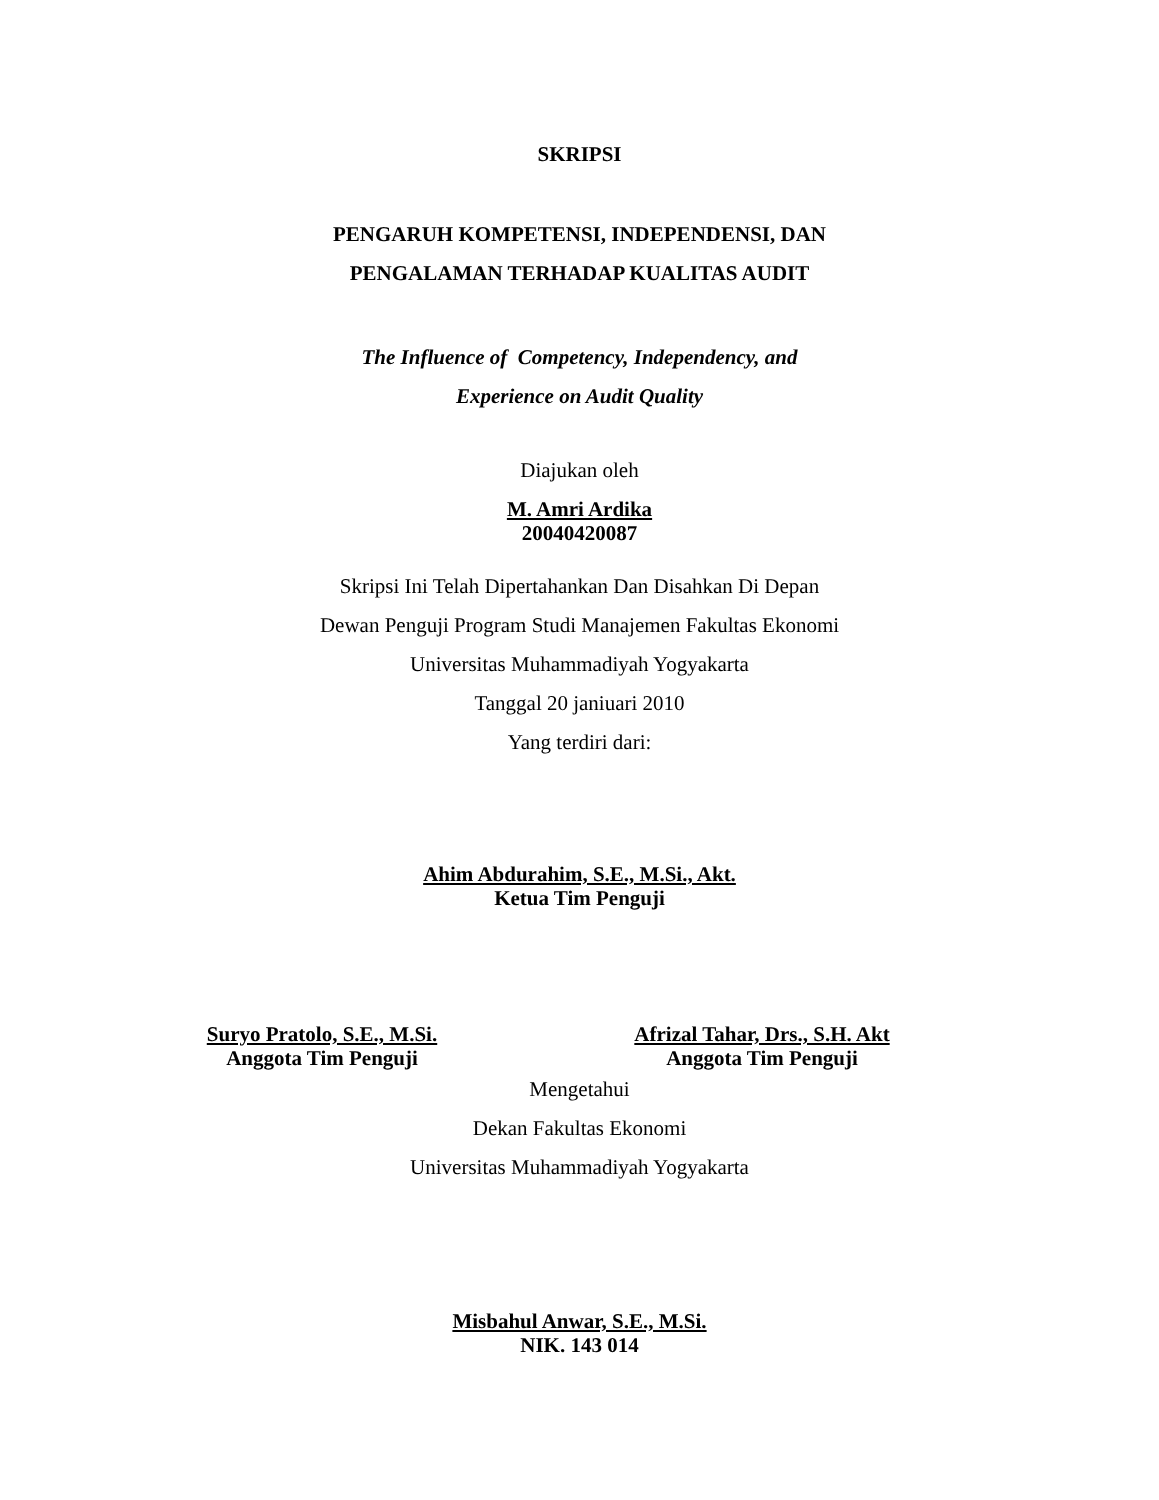SKRIPSI
PENGARUH KOMPETENSI, INDEPENDENSI, DAN
PENGALAMAN TERHADAP KUALITAS AUDIT
The Influence of Competency, Independency, and
Experience on Audit Quality
Diajukan oleh
M. Amri Ardika
20040420087
Skripsi Ini Telah Dipertahankan Dan Disahkan Di Depan
Dewan Penguji Program Studi Manajemen Fakultas Ekonomi
Universitas Muhammadiyah Yogyakarta
Tanggal 20 janiuari 2010
Yang terdiri dari:
Ahim Abdurahim, S.E., M.Si., Akt.
Ketua Tim Penguji
Suryo Pratolo, S.E., M.Si.
Anggota Tim Penguji
Afrizal Tahar, Drs., S.H. Akt
Anggota Tim Penguji
Mengetahui
Dekan Fakultas Ekonomi
Universitas Muhammadiyah Yogyakarta
Misbahul Anwar, S.E., M.Si.
NIK. 143 014